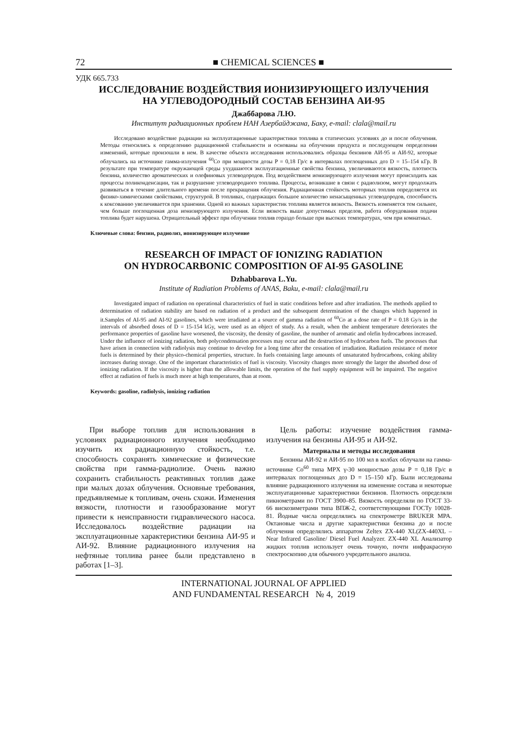72 ■ CHEMICAL SCIENCES ■
УДК 665.733
ИССЛЕДОВАНИЕ ВОЗДЕЙСТВИЯ ИОНИЗИРУЮЩЕГО ИЗЛУЧЕНИЯ
НА УГЛЕВОДОРОДНЫЙ СОСТАВ БЕНЗИНА АИ-95
Джаббарова Л.Ю.
Институт радиационных проблем НАН Азербайджана, Баку, e-mail: clala@mail.ru
Исследовано воздействие радиации на эксплуатационные характеристики топлива в статических условиях до и после облучения. Методы относились к определению радиационной стабильности и основаны на облучении продукта и последующем определении изменений, которые произошли в нем. В качестве объекта исследования использовались образцы бензинов АИ-95 и АИ-92, которые облучались на источнике гамма-излучения <sup>60</sup>Co при мощности дозы P = 0,18 Гр/с в интервалах поглощенных доз D = 15–154 кГр. В результате при температуре окружающей среды ухудшаются эксплуатационные свойства бензина, увеличиваются вязкость, плотность бензина, количество ароматических и олефиновых углеводородов. Под воздействием ионизирующего излучения могут происходить как процессы поликонденсации, так и разрушение углеводородного топлива. Процессы, возникшие в связи с радиолизом, могут продолжать развиваться в течение длительного времени после прекращения облучения. Радиационная стойкость моторных топлив определяется их физико-химическими свойствами, структурой. В топливах, содержащих большое количество ненасыщенных углеводородов, способность к коксованию увеличивается при хранении. Одной из важных характеристик топлива является вязкость. Вязкость изменяется тем сильнее, чем больше поглощенная доза ионизирующего излучения. Если вязкость выше допустимых пределов, работа оборудования подачи топлива будет нарушена. Отрицательный эффект при облучении топлив гораздо больше при высоких температурах, чем при комнатных.
Ключевые слова: бензин, радиолиз, ионизирующее излучение
RESEARCH OF IMPACT OF IONIZING RADIATION
ON HYDROCARBONIC COMPOSITION OF AI-95 GASOLINE
Dzhabbarova L.Yu.
Institute of Radiation Problems of ANAS, Baku, e-mail: clala@mail.ru
Investigated impact of radiation on operational characteristics of fuel in static conditions before and after irradiation. The methods applied to determination of radiation stability are based on radiation of a product and the subsequent determination of the changes which happened in it.Samples of AI-95 and AI-92 gasolines, which were irradiated at a source of gamma radiation of <sup>60</sup>Co at a dose rate of P = 0.18 Gy/s in the intervals of absorbed doses of D = 15-154 kGy, were used as an object of study. As a result, when the ambient temperature deteriorates the performance properties of gasoline have worsened, the viscosity, the density of gasoline, the number of aromatic and olefin hydrocarbons increased. Under the influence of ionizing radiation, both polycondensation processes may occur and the destruction of hydrocarbon fuels. The processes that have arisen in connection with radiolysis may continue to develop for a long time after the cessation of irradiation. Radiation resistance of motor fuels is determined by their physico-chemical properties, structure. In fuels containing large amounts of unsaturated hydrocarbons, coking ability increases during storage. One of the important characteristics of fuel is viscosity. Viscosity changes more strongly the larger the absorbed dose of ionizing radiation. If the viscosity is higher than the allowable limits, the operation of the fuel supply equipment will be impaired. The negative effect at radiation of fuels is much more at high temperatures, than at room.
Keywords: gasoline, radiolysis, ionizing radiation
При выборе топлив для использования в условиях радиационного излучения необходимо изучить их радиационную стойкость, т.е. способность сохранять химические и физические свойства при гамма-радиолизе. Очень важно сохранить стабильность реактивных топлив даже при малых дозах облучения. Основные требования, предъявляемые к топливам, очень схожи. Изменения вязкости, плотности и газообразование могут привести к неисправности гидравлического насоса. Исследовалось воздействие радиации на эксплуатационные характеристики бензина АИ-95 и АИ-92. Влияние радиационного излучения на нефтяные топлива ранее были представлено в работах [1–3].
Цель работы: изучение воздействия гамма-излучения на бензины АИ-95 и АИ-92.
Материалы и методы исследования
Бензины АИ-92 и АИ-95 по 100 мл в колбах облучали на гамма-источнике Co<sup>60</sup> типа MPX γ-30 мощностью дозы P = 0,18 Гр/с в интервалах поглощенных доз D = 15–150 кГр. Были исследованы влияние радиационного излучения на изменение состава и некоторые эксплуатационные характеристики бензинов. Плотность определяли пикнометрами по ГОСТ 3900–85. Вязкость определяли по ГОСТ 33-66 вискозиметрами типа ВПЖ-2, соответствующими ГОСТу 10028-81. Йодные числа определялись на спектрометре BRUKER MPA. Октановые числа и другие характеристики бензина до и после облучения определялись аппаратом Zeltex ZX-440 XL(ZX-440XL – Near Infrared Gasoline/ Diesel Fuel Analyzer. ZX-440 XL Анализатор жидких топлив использует очень точную, почти инфракрасную спектроскопию для обычного учредительного анализа.
INTERNATIONAL JOURNAL OF APPLIED
AND FUNDAMENTAL RESEARCH № 4, 2019